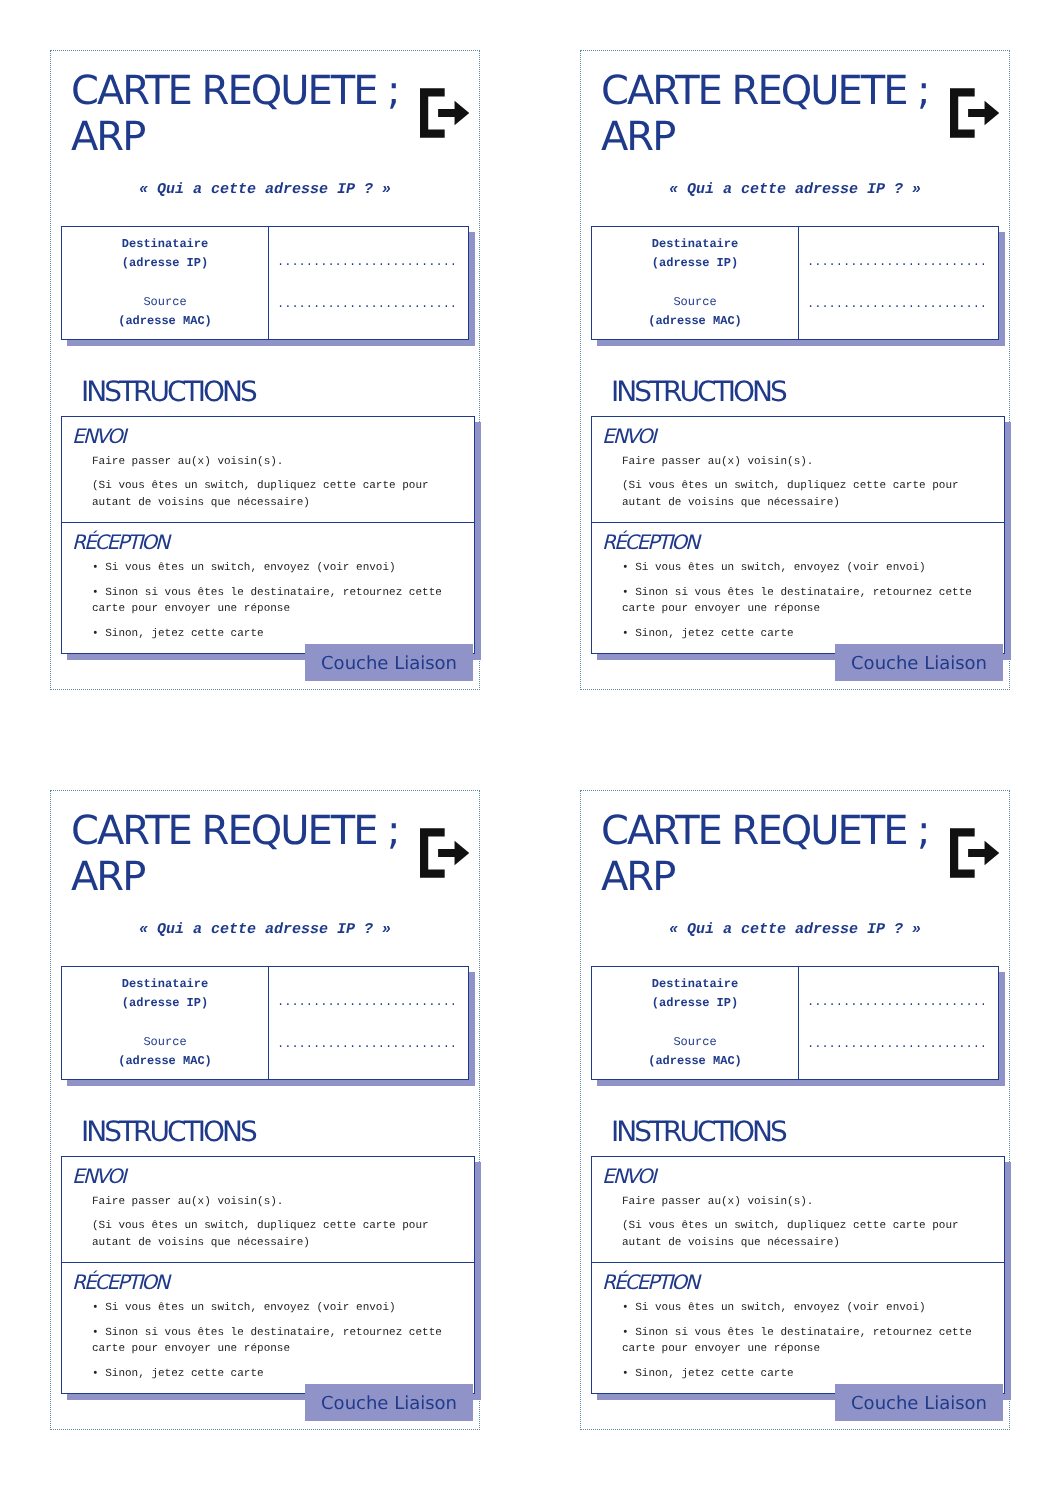CARTE REQUETE ; ARP
« Qui a cette adresse IP ? »
| Destinataire (adresse IP) Source (adresse MAC) | ......................... ......................... |
INSTRUCTIONS
ENVOI
Faire passer au(x) voisin(s).
(Si vous êtes un switch, dupliquez cette carte pour autant de voisins que nécessaire)
RÉCEPTION
• Si vous êtes un switch, envoyez (voir envoi)
• Sinon si vous êtes le destinataire, retournez cette carte pour envoyer une réponse
• Sinon, jetez cette carte
Couche Liaison
CARTE REQUETE ; ARP
« Qui a cette adresse IP ? »
| Destinataire (adresse IP) Source (adresse MAC) | ......................... ......................... |
INSTRUCTIONS
ENVOI
Faire passer au(x) voisin(s).
(Si vous êtes un switch, dupliquez cette carte pour autant de voisins que nécessaire)
RÉCEPTION
• Si vous êtes un switch, envoyez (voir envoi)
• Sinon si vous êtes le destinataire, retournez cette carte pour envoyer une réponse
• Sinon, jetez cette carte
Couche Liaison
CARTE REQUETE ; ARP
« Qui a cette adresse IP ? »
| Destinataire (adresse IP) Source (adresse MAC) | ......................... ......................... |
INSTRUCTIONS
ENVOI
Faire passer au(x) voisin(s).
(Si vous êtes un switch, dupliquez cette carte pour autant de voisins que nécessaire)
RÉCEPTION
• Si vous êtes un switch, envoyez (voir envoi)
• Sinon si vous êtes le destinataire, retournez cette carte pour envoyer une réponse
• Sinon, jetez cette carte
Couche Liaison
CARTE REQUETE ; ARP
« Qui a cette adresse IP ? »
| Destinataire (adresse IP) Source (adresse MAC) | ......................... ......................... |
INSTRUCTIONS
ENVOI
Faire passer au(x) voisin(s).
(Si vous êtes un switch, dupliquez cette carte pour autant de voisins que nécessaire)
RÉCEPTION
• Si vous êtes un switch, envoyez (voir envoi)
• Sinon si vous êtes le destinataire, retournez cette carte pour envoyer une réponse
• Sinon, jetez cette carte
Couche Liaison